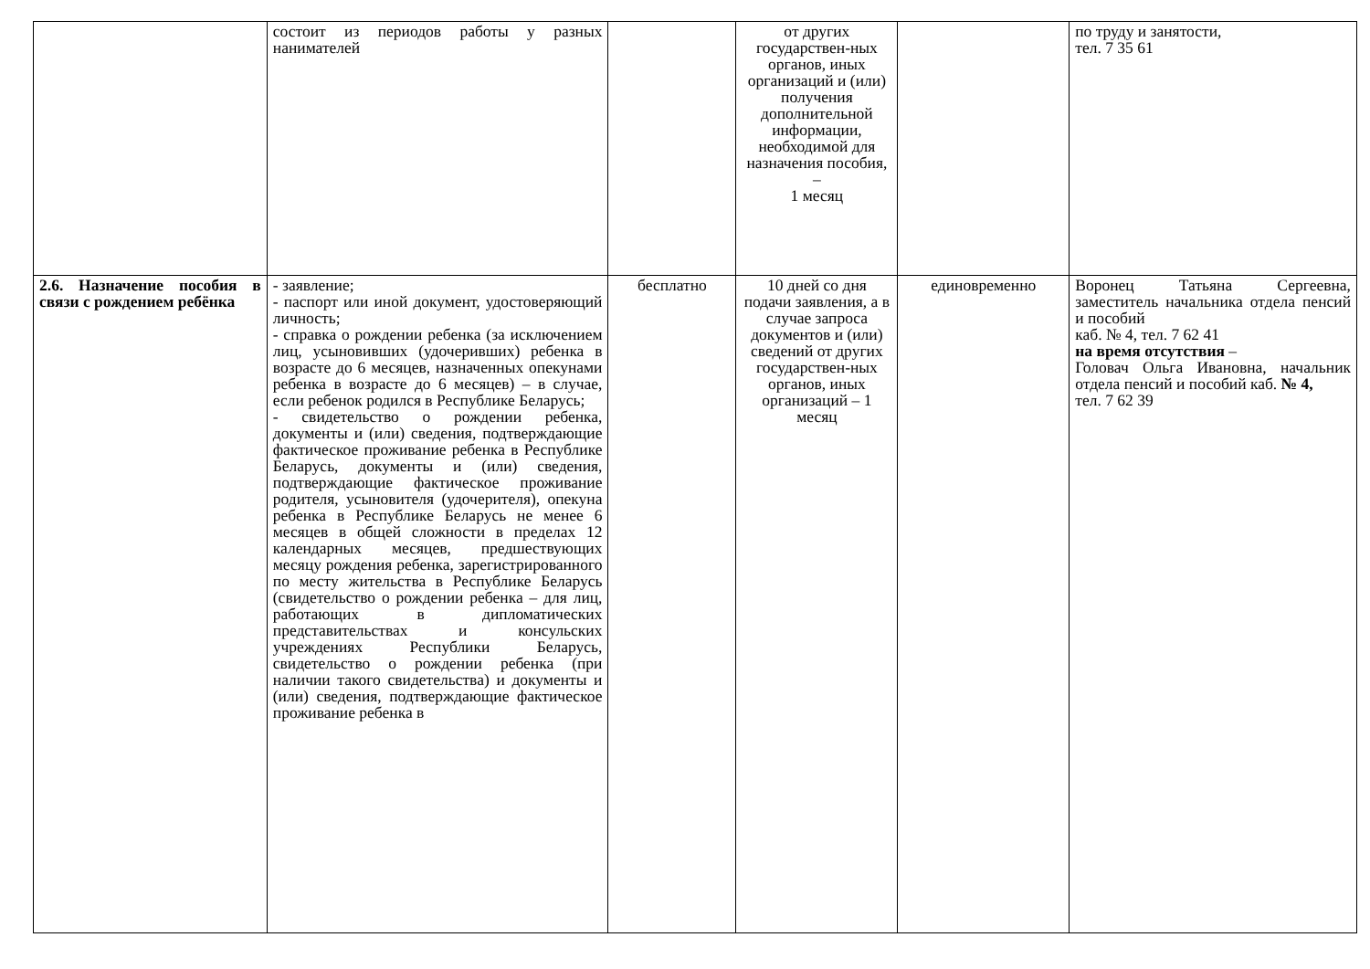| | состоит из периодов работы у разных нанимателей | | от других государствен-ных органов, иных организаций и (или) получения дополнительной информации, необходимой для назначения пособия, – 1 месяц | | по труду и занятости, тел. 7 35 61 |
| 2.6. Назначение пособия в связи с рождением ребёнка | - заявление; - паспорт или иной документ, удостоверяющий личность; - справка о рождении ребенка (за исключением лиц, усыновивших (удочеривших) ребенка в возрасте до 6 месяцев, назначенных опекунами ребенка в возрасте до 6 месяцев) – в случае, если ребенок родился в Республике Беларусь; - свидетельство о рождении ребенка, документы и (или) сведения, подтверждающие фактическое проживание ребенка в Республике Беларусь, документы и (или) сведения, подтверждающие фактическое проживание родителя, усыновителя (удочерителя), опекуна ребенка в Республике Беларусь не менее 6 месяцев в общей сложности в пределах 12 календарных месяцев, предшествующих месяцу рождения ребенка, зарегистрированного по месту жительства в Республике Беларусь (свидетельство о рождении ребенка – для лиц, работающих в дипломатических представительствах и консульских учреждениях Республики Беларусь, свидетельство о рождении ребенка (при наличии такого свидетельства) и документы и (или) сведения, подтверждающие фактическое проживание ребенка в | бесплатно | 10 дней со дня подачи заявления, а в случае запроса документов и (или) сведений от других государствен-ных органов, иных организаций – 1 месяц | единовременно | Воронец Татьяна Сергеевна, заместитель начальника отдела пенсий и пособий каб. № 4, тел. 7 62 41 на время отсутствия – Головач Ольга Ивановна, начальник отдела пенсий и пособий каб. № 4, тел. 7 62 39 |